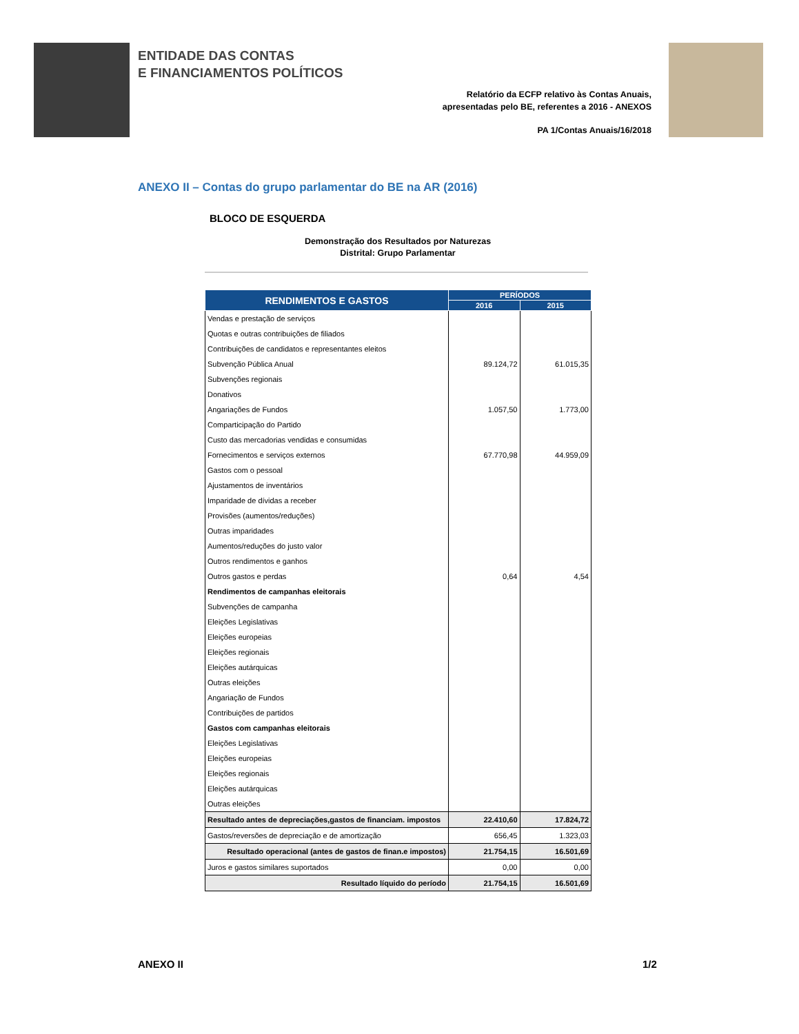ENTIDADE DAS CONTAS
E FINANCIAMENTOS POLÍTICOS
Relatório da ECFP relativo às Contas Anuais,
apresentadas pelo BE, referentes a 2016 - ANEXOS
PA 1/Contas Anuais/16/2018
ANEXO II – Contas do grupo parlamentar do BE na AR (2016)
BLOCO DE ESQUERDA
Demonstração dos Resultados por Naturezas
Distrital: Grupo Parlamentar
| RENDIMENTOS E GASTOS | PERÍODOS | |
| --- | --- | --- |
| | 2016 | 2015 |
| Vendas e prestação de serviços | | |
| Quotas e outras contribuições de filiados | | |
| Contribuições de candidatos e representantes eleitos | | |
| Subvenção Pública Anual | 89.124,72 | 61.015,35 |
| Subvenções regionais | | |
| Donativos | | |
| Angariações de Fundos | 1.057,50 | 1.773,00 |
| Comparticipação do Partido | | |
| Custo das mercadorias vendidas e consumidas | | |
| Fornecimentos e serviços externos | 67.770,98 | 44.959,09 |
| Gastos com o pessoal | | |
| Ajustamentos de inventários | | |
| Imparidade de dívidas a receber | | |
| Provisões (aumentos/reduções) | | |
| Outras imparidades | | |
| Aumentos/reduções do justo valor | | |
| Outros rendimentos e ganhos | | |
| Outros gastos e perdas | 0,64 | 4,54 |
| Rendimentos de campanhas eleitorais | | |
| Subvenções de campanha | | |
| Eleições Legislativas | | |
| Eleições europeias | | |
| Eleições regionais | | |
| Eleições autárquicas | | |
| Outras eleições | | |
| Angariação de Fundos | | |
| Contribuições de partidos | | |
| Gastos com campanhas eleitorais | | |
| Eleições Legislativas | | |
| Eleições europeias | | |
| Eleições regionais | | |
| Eleições autárquicas | | |
| Outras eleições | | |
| Resultado antes de depreciações,gastos de financiam. impostos | 22.410,60 | 17.824,72 |
| Gastos/reversões de depreciação e de amortização | 656,45 | 1.323,03 |
| Resultado operacional (antes de gastos de finan.e impostos) | 21.754,15 | 16.501,69 |
| Juros e gastos similares suportados | 0,00 | 0,00 |
| Resultado líquido do período | 21.754,15 | 16.501,69 |
ANEXO II 1/2